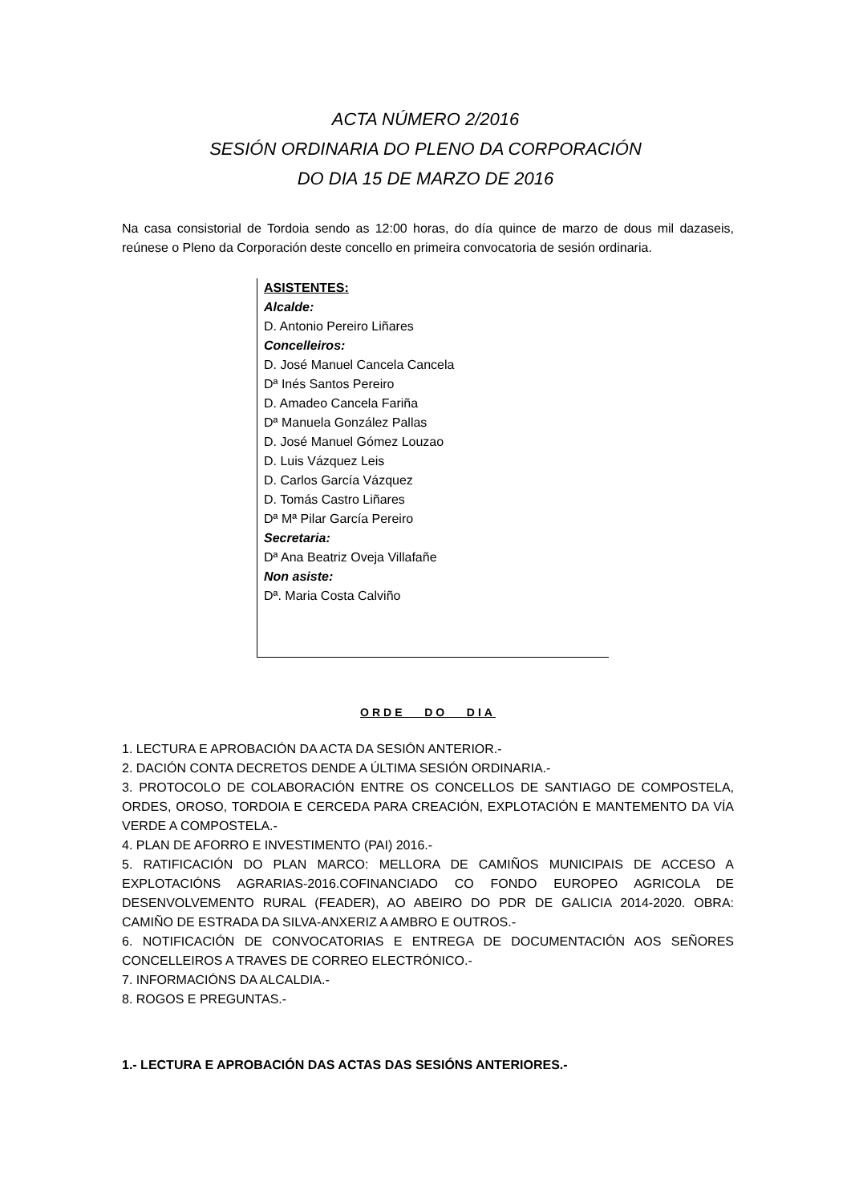ACTA NÚMERO 2/2016
SESIÓN ORDINARIA DO PLENO DA CORPORACIÓN
DO DIA 15 DE MARZO DE 2016
Na casa consistorial de Tordoia sendo as 12:00 horas, do día quince de marzo de dous mil dazaseis, reúnese o Pleno da Corporación deste concello en primeira convocatoria de sesión ordinaria.
ASISTENTES:
Alcalde:
D. Antonio Pereiro Liñares
Concelleiros:
D. José Manuel Cancela Cancela
Dª Inés Santos Pereiro
D. Amadeo Cancela Fariña
Dª Manuela González Pallas
D. José Manuel Gómez Louzao
D. Luis Vázquez Leis
D. Carlos García Vázquez
D. Tomás Castro Liñares
Dª Mª Pilar García Pereiro
Secretaria:
Dª Ana Beatriz Oveja Villafañe
Non asiste:
Dª. Maria Costa Calviño
ORDE DO DIA
1. LECTURA E APROBACIÓN DA ACTA DA SESIÓN ANTERIOR.-
2. DACIÓN CONTA DECRETOS DENDE A ÚLTIMA SESIÓN ORDINARIA.-
3. PROTOCOLO DE COLABORACIÓN ENTRE OS CONCELLOS DE SANTIAGO DE COMPOSTELA, ORDES, OROSO, TORDOIA E CERCEDA PARA CREACIÓN, EXPLOTACIÓN E MANTEMENTO DA VÍA VERDE A COMPOSTELA.-
4. PLAN DE AFORRO E INVESTIMENTO (PAI) 2016.-
5. RATIFICACIÓN DO PLAN MARCO: MELLORA DE CAMIÑOS MUNICIPAIS DE ACCESO A EXPLOTACIÓNS AGRARIAS-2016.COFINANCIADO CO FONDO EUROPEO AGRICOLA DE DESENVOLVEMENTO RURAL (FEADER), AO ABEIRO DO PDR DE GALICIA 2014-2020. OBRA: CAMIÑO DE ESTRADA DA SILVA-ANXERIZ A AMBRO E OUTROS.-
6. NOTIFICACIÓN DE CONVOCATORIAS E ENTREGA DE DOCUMENTACIÓN AOS SEÑORES CONCELLEIROS A TRAVES DE CORREO ELECTRÓNICO.-
7. INFORMACIÓNS DA ALCALDIA.-
8. ROGOS E PREGUNTAS.-
1.- LECTURA E APROBACIÓN DAS ACTAS DAS SESIÓNS ANTERIORES.-